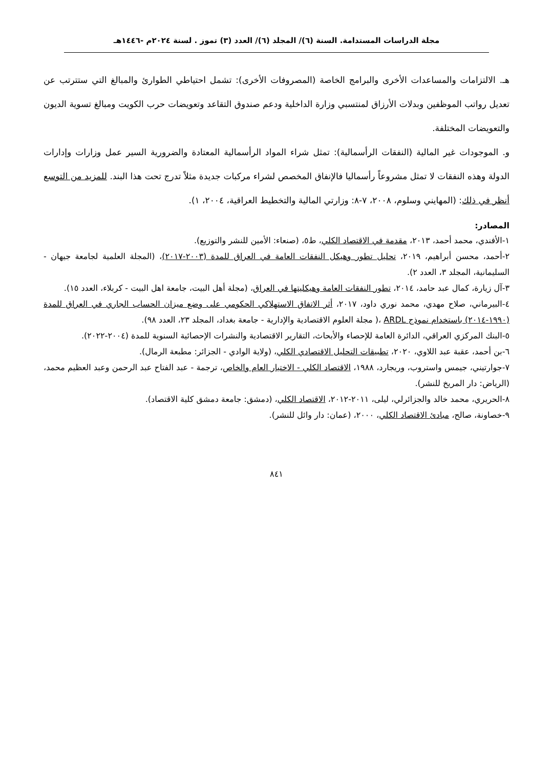مجلة الدراسات المستدامة. السنة (٦)/ المجلد (٦)/ العدد (٣) تموز . لسنة ٢٠٢٤م -١٤٤٦هـ
هـ. الالتزامات والمساعدات الأخرى والبرامج الخاصة (المصروفات الأخرى): تشمل احتياطي الطوارئ والمبالغ التي ستترتب عن تعديل رواتب الموظفين وبدلات الأرزاق لمنتسبي وزارة الداخلية ودعم صندوق التقاعد وتعويضات حرب الكويت ومبالغ تسوية الديون والتعويضات المختلفة.
و. الموجودات غير المالية (النفقات الرأسمالية): تمثل شراء المواد الرأسمالية المعتادة والضرورية السير عمل وزارات وإدارات الدولة وهذه النفقات لا تمثل مشروعاً رأسماليا فالإنفاق المخصص لشراء مركبات جديدة مثلاً تدرج تحت هذا البند. للمزيد من التوسع أنظر في ذلك: (المهايني وسلوم، ٢٠٠٨، ٧-٨: وزارتي المالية والتخطيط العراقية، ٢٠٠٤، ١).
المصادر:
١-الأفندي، محمد أحمد، ٢٠١٣، مقدمة في الاقتصاد الكلي، ط٥، (صنعاء: الأمين للنشر والتوزيع).
٢-أحمد، محسن أبراهيم، ٢٠١٩، تحليل تطور وهيكل النفقات العامة في العراق للمدة (٢٠٠٣-٢٠١٧)، (المجلة العلمية لجامعة جيهان - السليمانية، المجلد ٣، العدد ٢).
٣-آل زيارة، كمال عبد حامد، ٢٠١٤، تطور النفقات العامة وهيكليتها في العراق، (مجلة أهل البيت، جامعة اهل البيت - كربلاء، العدد ١٥).
٤-البيرماني، صلاح مهدي، محمد نوري داود، ٢٠١٧، أثر الاتفاق الاستهلاكي الحكومي على وضع ميزان الحساب الجاري في العراق للمدة (١٩٩٠-٢٠١٤) باستخدام نموذج ARDL ،( مجلة العلوم الاقتصادية والإدارية - جامعة بغداد، المجلد ٢٣، العدد ٩٨).
٥-البنك المركزي العراقي، الدائرة العامة للإحصاء والأبحاث، التقارير الاقتصادية والنشرات الإحصائية السنوية للمدة (٢٠٠٤-٢٠٢٢).
٦-بن أحمد، عقبة عبد اللاوي، ٢٠٢٠، تطبيقات التحليل الاقتصادي الكلي، (ولاية الوادي - الجزائر: مطبعة الرمال).
٧-جوارتيني، جيمس واستروب، وريجارد، ١٩٨٨، الاقتصاد الكلي - الاختيار العام والخاص، ترجمة - عبد الفتاح عبد الرحمن وعبد العظيم محمد، (الرياض: دار المريخ للنشر).
٨-الحريري، محمد خالد والجزائرلي، ليلى، ٢٠١١-٢٠١٢، الاقتصاد الكلي، (دمشق: جامعة دمشق كلية الاقتصاد).
٩-خصاونة، صالح، مبادئ الاقتصاد الكلي، ٢٠٠٠، (عمان: دار وائل للنشر).
٨٤١